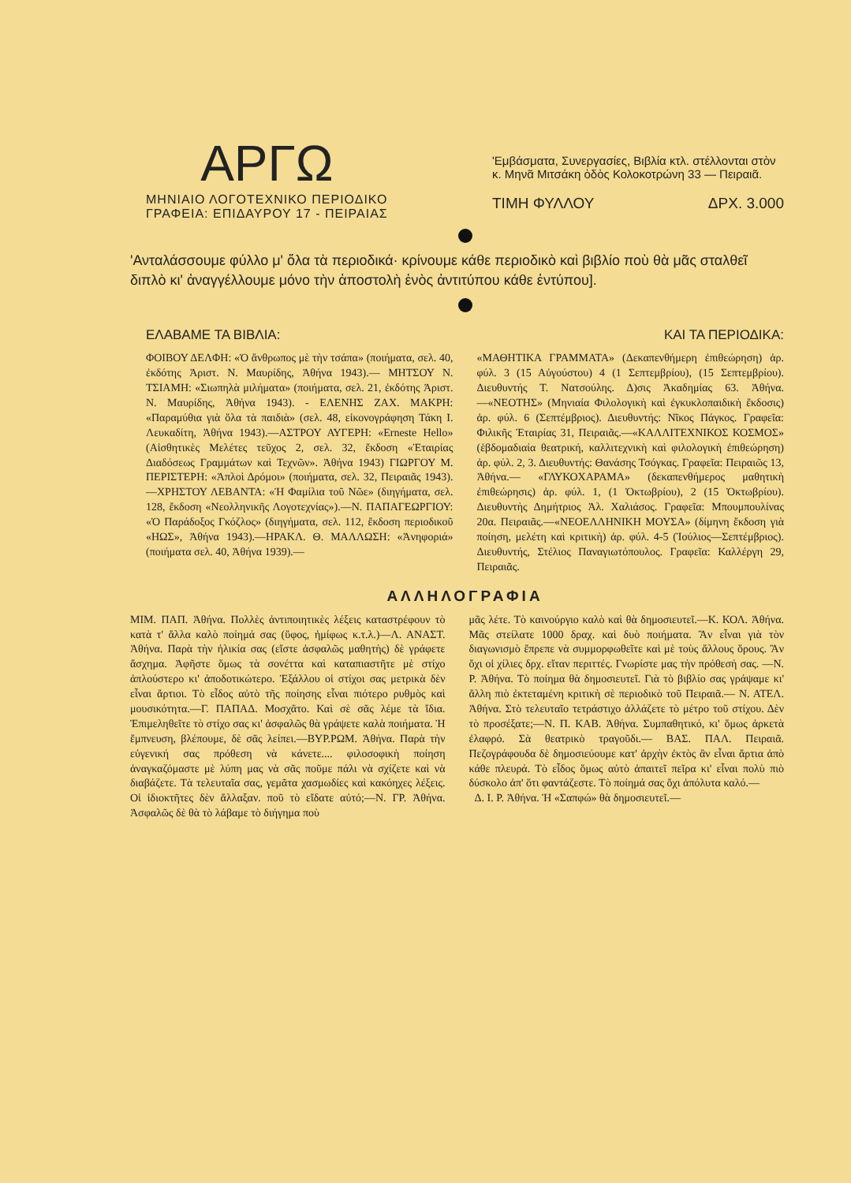ΑΡΓΩ
ΜΗΝΙΑΙΟ ΛΟΓΟΤΕΧΝΙΚΟ ΠΕΡΙΟΔΙΚΟ
ΓΡΑΦΕΙΑ: ΕΠΙΔΑΥΡΟΥ 17 - ΠΕΙΡΑΙΑΣ
'Εμβάσματα, Συνεργασίες, Βιβλία κτλ. στέλλονται στὸν κ. Μηνᾶ Μιτσάκη ὁδὸς Κολοκοτρώνη 33 — Πειραιᾶ.
ΤΙΜΗ ΦΥΛΛΟΥ ΔΡΧ. 3.000
'Ανταλάσσουμε φύλλο μ' ὅλα τὰ περιοδικά· κρίνουμε κάθε περιοδικὸ καὶ βιβλίο ποὺ θὰ μᾶς σταλθεῖ διπλὸ κι' ἀναγγέλλουμε μόνο τὴν ἀποστολὴ ἑνὸς ἀντιτύπου κάθε ἐντύπου].
ΕΛΑΒΑΜΕ ΤΑ ΒΙΒΛΙΑ:
ΦΟΙΒΟΥ ΔΕΛΦΗ: «Ὁ ἄνθρωπος μὲ τὴν τσάπα» (ποιήματα, σελ. 40, ἐκδότης Ἀριστ. Ν. Μαυρίδης, Ἀθήνα 1943).— ΜΗΤΣΟΥ Ν. ΤΣΙΑΜΗ: «Σιωπηλὰ μιλήματα» (ποιήματα, σελ. 21, ἐκδότης Ἀριστ. Ν. Μαυρίδης, Ἀθήνα 1943). - ΕΛΕΝΗΣ ΖΑΧ. ΜΑΚΡΗ: «Παραμύθια γιὰ ὅλα τὰ παιδιὰ» (σελ. 48, εἰκονογράφηση Τάκη Ι. Λευκαδίτη, Ἀθήνα 1943).—ΑΣΤΡΟΥ ΑΥΓΕΡΗ: «Erneste Hello» (Αἰσθητικὲς Μελέτες τεῦχος 2, σελ. 32, ἔκδοση «Ἑταιρίας Διαδόσεως Γραμμάτων καὶ Τεχνῶν». Ἀθήνα 1943) ΓΙΩΡΓΟΥ Μ. ΠΕΡΙΣΤΕΡΗ: «Ἀπλοὶ Δρόμοι» (ποιήματα, σελ. 32, Πειραιᾶς 1943).—ΧΡΗΣΤΟΥ ΛΕΒΑΝΤΑ: «Ἡ Φαμίλια τοῦ Νῶε» (διηγήματα, σελ. 128, ἔκδοση «Νεολληνικῆς Λογοτεχνίας»).—Ν. ΠΑΠΑΓΕΩΡΓΙΟΥ: «Ὁ Παράδοξος Γκόζλος» (διηγήματα, σελ. 112, ἔκδοση περιοδικοῦ «ΗΩΣ», Ἀθήνα 1943).—ΗΡΑΚΛ. Θ. ΜΑΛΛΩΣΗ: «Ἀνηφοριά» (ποιήματα σελ. 40, Ἀθήνα 1939).—
ΚΑΙ ΤΑ ΠΕΡΙΟΔΙΚΑ:
«ΜΑΘΗΤΙΚΑ ΓΡΑΜΜΑΤΑ» (Δεκαπενθήμερη ἐπιθεώρηση) ἀρ. φύλ. 3 (15 Αὐγούστου) 4 (1 Σεπτεμβρίου), (15 Σεπτεμβρίου). Διευθυντής Τ. Νατσούλης. Δ)σις Ἀκαδημίας 63. Ἀθήνα.—«ΝΕΟΤΗΣ» (Μηνιαία Φιλολογικὴ καὶ ἐγκυκλοπαιδικὴ ἔκδοσις) ἀρ. φύλ. 6 (Σεπτέμβριος). Διευθυντής: Νῖκος Πάγκος. Γραφεῖα: Φιλικῆς Ἑταιρίας 31, Πειραιᾶς.—«ΚΑΛΛΙΤΕΧΝΙΚΟΣ ΚΟΣΜΟΣ» (ἑβδομαδιαία θεατρική, καλλιτεχνικὴ καὶ φιλολογικὴ ἐπιθεώρηση) ἀρ. φύλ. 2, 3. Διευθυντής: Θανάσης Τσόγκας. Γραφεῖα: Πειραιῶς 13, Ἀθήνα.— «ΓΛΥΚΟΧΑΡΑΜΑ» (δεκαπενθήμερος μαθητικὴ ἐπιθεώρησις) ἀρ. φύλ. 1, (1 Ὀκτωβρίου), 2 (15 Ὀκτωβρίου). Διευθυντὴς Δημήτριος Ἀλ. Χαλιάσος. Γραφεῖα: Μπουμπουλίνας 20α. Πειραιᾶς.—«ΝΕΟΕΛΛΗΝΙΚΗ ΜΟΥΣΑ» (δίμηνη ἔκδοση γιὰ ποίηση, μελέτη καὶ κριτικὴ) ἀρ. φύλ. 4-5 (Ἰούλιος—Σεπτέμβριος). Διευθυντής, Στέλιος Παναγιωτόπουλος. Γραφεῖα: Καλλέργη 29, Πειραιᾶς.
ΑΛΛΗΛΟΓΡΑΦΙΑ
ΜΙΜ. ΠΑΠ. Ἀθήνα. Πολλὲς ἀντιποιητικὲς λέξεις καταστρέφουν τὸ κατὰ τ' ἄλλα καλὸ ποίημά σας (ὕφος, ἡμίφως κ.τ.λ.)—Λ. ΑΝΑΣΤ. Ἀθήνα. Παρὰ τὴν ἡλικία σας (εἴστε ἀσφαλῶς μαθητὴς) δὲ γράφετε ἄσχημα. Ἀφῆστε ὅμως τὰ σονέττα καὶ καταπιαστῆτε μὲ στίχο ἀπλούστερο κι' ἀποδοτικώτερο. Ἐξάλλου οἱ στίχοι σας μετρικὰ δὲν εἶναι ἄρτιοι. Τὸ εἶδος αὐτὸ τῆς ποίησης εἶναι πιότερο ρυθμὸς καὶ μουσικότητα.—Γ. ΠΑΠΑΔ. Μοσχᾶτο. Καὶ σὲ σᾶς λέμε τὰ ἴδια. Ἐπιμεληθεῖτε τὸ στίχο σας κι' ἀσφαλῶς θὰ γράψετε καλὰ ποιήματα. Ἡ ἔμπνευση, βλέπουμε, δὲ σᾶς λείπει.—ΒΥΡ.ΡΩΜ. Ἀθήνα. Παρὰ τὴν εὐγενική σας πρόθεση νὰ κάνετε.... φιλοσοφικὴ ποίηση ἀναγκαζόμαστε μὲ λύπη μας νὰ σᾶς ποῦμε πάλι νὰ σχίζετε καὶ νὰ διαβάζετε. Τὰ τελευταῖα σας, γεμᾶτα χασμωδίες καὶ κακόηχες λέξεις. Οἱ ἰδιοκτῆτες δὲν ἄλλαξαν. ποῦ τὸ εἴδατε αὐτό;—Ν. ΓΡ. Ἀθήνα. Ἀσφαλῶς δὲ θὰ τὸ λάβαμε τὸ διήγημα ποὺ
μᾶς λέτε. Τὸ καινούργιο καλὸ καὶ θὰ δημοσιευτεῖ.—Κ. ΚΟΛ. Ἀθήνα. Μᾶς στείλατε 1000 δραχ. καὶ δυὸ ποιήματα. Ἂν εἶναι γιὰ τὸν διαγωνισμὸ ἔπρεπε νὰ συμμορφωθεῖτε καὶ μὲ τοὺς ἄλλους ὅρους. Ἂν ὄχι οἱ χίλιες δρχ. εἴταν περιττές. Γνωρίστε μας τὴν πρόθεσή σας. —Ν. Ρ. Ἀθήνα. Τὸ ποίημα θὰ δημοσιευτεῖ. Γιὰ τὸ βιβλίο σας γράψαμε κι' ἄλλη πιὸ ἐκτεταμένη κριτικὴ σὲ περιοδικὸ τοῦ Πειραιᾶ.— Ν. ΑΤΕΛ. Ἀθήνα. Στὸ τελευταῖο τετράστιχο ἀλλάζετε τὸ μέτρο τοῦ στίχου. Δὲν τὸ προσέξατε;—Ν. Π. ΚΑΒ. Ἀθήνα. Συμπαθητικό, κι' ὅμως ἀρκετὰ ἐλαφρό. Σὰ θεατρικὸ τραγοῦδι.— ΒΑΣ. ΠΑΛ. Πειραιᾶ. Πεζογράφουδα δὲ δημοσιεύουμε κατ' ἀρχὴν ἐκτὸς ἂν εἶναι ἄρτια ἀπὸ κάθε πλευρά. Τὸ εἶδος ὅμως αὐτὸ ἀπαιτεῖ πεῖρα κι' εἶναι πολὺ πιὸ δύσκολο ἀπ' ὅτι φαντάζεστε. Τὸ ποίημά σας ὄχι ἀπόλυτα καλό.—
Δ. Ι. Ρ. Ἀθήνα. Ἡ «Σαπφώ» θὰ δημοσιευτεῖ.—